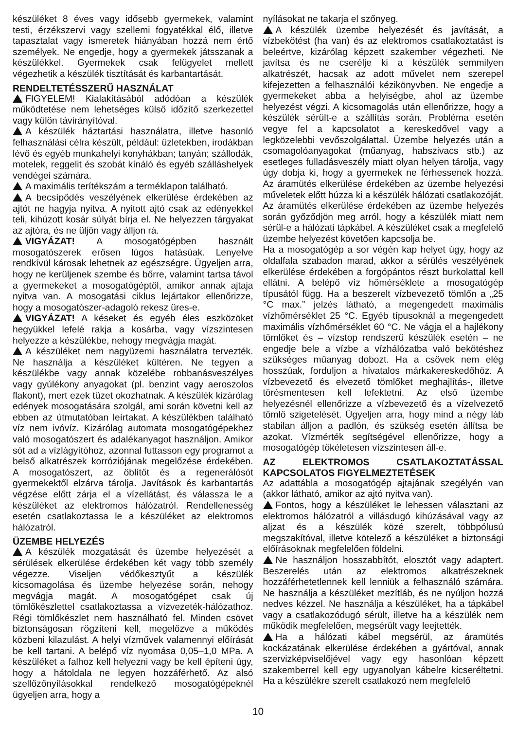készüléket 8 éves vagy idősebb gyermekek, valamint testi, érzékszervi vagy szellemi fogyatékkal élő, illetve tapasztalat vagy ismeretek hiányában hozzá nem értő személyek. Ne engedje, hogy a gyermekek játsszanak a készülékkel. Gyermekek csak felügyelet mellett végezhetik a készülék tisztítását és karbantartását.
RENDELTETÉSSZERŰ HASZNÁLAT
FIGYELEM! Kialakításából adódóan a készülék működtetése nem lehetséges külső időzítő szerkezettel vagy külön távirányítóval.
A készülék háztartási használatra, illetve hasonló felhasználási célra készült, például: üzletekben, irodákban lévő és egyéb munkahelyi konyhákban; tanyán; szállodák, motelek, reggelit és szobát kínáló és egyéb szálláshelyek vendégei számára.
A maximális terítékszám a terméklapon található.
A becsípődés veszélyének elkerülése érdekében az ajtót ne hagyja nyitva. A nyitott ajtó csak az edényekkel teli, kihúzott kosár súlyát bírja el. Ne helyezzen tárgyakat az ajtóra, és ne üljön vagy álljon rá.
VIGYÁZAT! A mosogatógépben használt mosogatószerek erősen lúgos hatásúak. Lenyelve rendkívül károsak lehetnek az egészségre. Ügyeljen arra, hogy ne kerüljenek szembe és bőrre, valamint tartsa távol a gyermekeket a mosogatógéptől, amikor annak ajtaja nyitva van. A mosogatási ciklus lejártakor ellenőrizze, hogy a mosogatószer-adagoló rekesz üres-e.
VIGYÁZAT! A késeket és egyéb éles eszközöket hegyükkel lefelé rakja a kosárba, vagy vízszintesen helyezze a készülékbe, nehogy megvágja magát.
A készüléket nem nagyüzemi használatra tervezték. Ne használja a készüléket kültéren. Ne tegyen a készülékbe vagy annak közelébe robbanásveszélyes vagy gyúlékony anyagokat (pl. benzint vagy aeroszolos flakont), mert ezek tüzet okozhatnak. A készülék kizárólag edények mosogatására szolgál, ami során követni kell az ebben az útmutatóban leírtakat. A készülékben található víz nem ivóvíz. Kizárólag automata mosogatógépekhez való mosogatószert és adalékanyagot használjon. Amikor sót ad a vízlágyítóhoz, azonnal futtasson egy programot a belső alkatrészek korróziójának megelőzése érdekében. A mosogatószert, az öblítőt és a regenerálósót gyermekektől elzárva tárolja. Javítások és karbantartás végzése előtt zárja el a vízellátást, és válassza le a készüléket az elektromos hálózatról. Rendellenesség esetén csatlakoztassa le a készüléket az elektromos hálózatról.
ÜZEMBE HELYEZÉS
A készülék mozgatását és üzembe helyezését a sérülések elkerülése érdekében két vagy több személy végezze. Viseljen védőkesztyűt a készülék kicsomagolása és üzembe helyezése során, nehogy megvágja magát. A mosogatógépet csak új tömlőkészlettel csatlakoztassa a vízvezeték-hálózathoz. Régi tömlőkészlet nem használható fel. Minden csövet biztonságosan rögzíteni kell, megelőzve a működés közbeni kilazulást. A helyi vízművek valamennyi előírását be kell tartani. A belépő víz nyomása 0,05–1,0 MPa. A készüléket a falhoz kell helyezni vagy be kell építeni úgy, hogy a hátoldala ne legyen hozzáférhető. Az alsó szellőzőnyílásokkal rendelkező mosogatógépeknél ügyeljen arra, hogy a
nyílásokat ne takarja el szőnyeg.
A készülék üzembe helyezését és javítását, a vízbekötést (ha van) és az elektromos csatlakoztatást is beleértve, kizárólag képzett szakember végezheti. Ne javítsa és ne cserélje ki a készülék semmilyen alkatrészét, hacsak az adott művelet nem szerepel kifejezetten a felhasználói kézikönyvben. Ne engedje a gyermekeket abba a helyiségbe, ahol az üzembe helyezést végzi. A kicsomagolás után ellenőrizze, hogy a készülék sérült-e a szállítás során. Probléma esetén vegye fel a kapcsolatot a kereskedővel vagy a legközelebbi vevőszolgálattal. Üzembe helyezés után a csomagolóanyagokat (műanyag, habszivacs stb.) az esetleges fulladásveszély miatt olyan helyen tárolja, vagy úgy dobja ki, hogy a gyermekek ne férhessenek hozzá. Az áramütés elkerülése érdekében az üzembe helyezési műveletek előtt húzza ki a készülék hálózati csatlakozóját. Az áramütés elkerülése érdekében az üzembe helyezés során győződjön meg arról, hogy a készülék miatt nem sérül-e a hálózati tápkábel. A készüléket csak a megfelelő üzembe helyezést követően kapcsolja be.
Ha a mosogatógép a sor végén kap helyet úgy, hogy az oldalfala szabadon marad, akkor a sérülés veszélyének elkerülése érdekében a forgópántos részt burkolattal kell ellátni. A belépő víz hőmérséklete a mosogatógép típusától függ. Ha a beszerelt vízbevezető tömlőn a „25 °C max.” jelzés látható, a megengedett maximális vízhőmérséklet 25 °C. Egyéb típusoknál a megengedett maximális vízhőmérséklet 60 °C. Ne vágja el a hajlékony tömlőket és – vízstop rendszerű készülék esetén – ne engedje bele a vízbe a vízhálózatba való bekötéshez szükséges műanyag dobozt. Ha a csövek nem elég hosszúak, forduljon a hivatalos márkakereskedőhöz. A vízbevezető és elvezető tömlőket meghajlítás-, illetve törésmentesen kell lefektetni. Az első üzembe helyezésnél ellenőrizze a vízbevezető és a vízelvezető tömlő szigetelését. Ügyeljen arra, hogy mind a négy láb stabilan álljon a padlón, és szükség esetén állítsa be azokat. Vízmérték segítségével ellenőrizze, hogy a mosogatógép tökéletesen vízszintesen áll-e.
AZ ELEKTROMOS CSATLAKOZTATÁSSAL KAPCSOLATOS FIGYELMEZTETÉSEK
Az adattábla a mosogatógép ajtajának szegélyén van (akkor látható, amikor az ajtó nyitva van).
Fontos, hogy a készüléket le lehessen választani az elektromos hálózatról a villásdugó kihúzásával vagy az aljzat és a készülék közé szerelt, többpólusú megszakítóval, illetve kötelező a készüléket a biztonsági előírásoknak megfelelően földelni.
Ne használjon hosszabbítót, elosztót vagy adaptert. Beszerelés után az elektromos alkatrészeknek hozzáférhetetlennek kell lenniük a felhasználó számára. Ne használja a készüléket mezítláb, és ne nyúljon hozzá nedves kézzel. Ne használja a készüléket, ha a tápkábel vagy a csatlakozódugó sérült, illetve ha a készülék nem működik megfelelően, megsérült vagy leejtették.
Ha a hálózati kábel megsérül, az áramütés kockázatának elkerülése érdekében a gyártóval, annak szervizképviselőjével vagy egy hasonlóan képzett szakemberrel kell egy ugyanolyan kábelre kicseréltetni. Ha a készülékre szerelt csatlakozó nem megfelelő
10